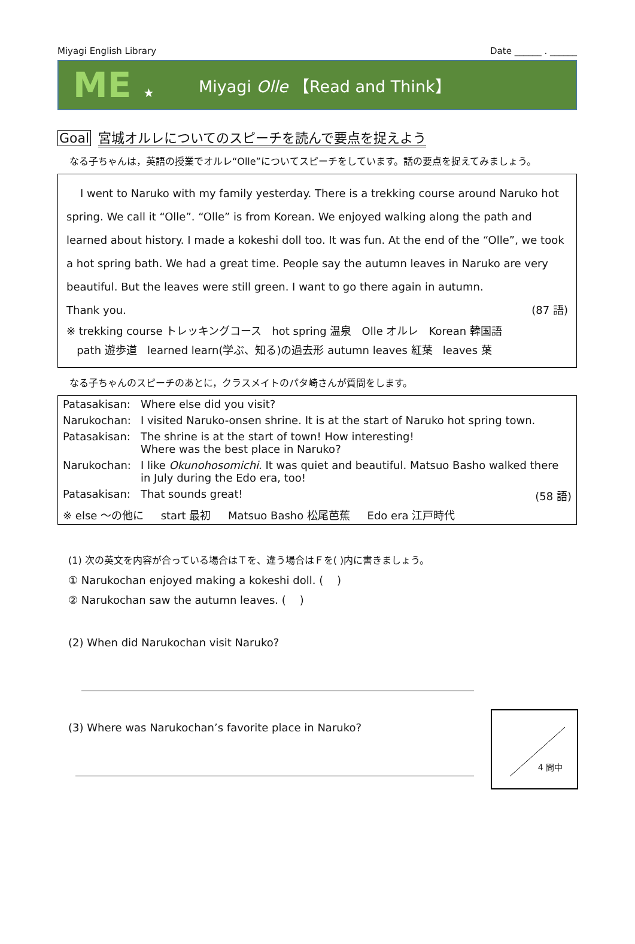Miyagi English Library Date ______ . ______
ME ★ Miyagi Olle 【Read and Think】
Goal 宮城オルレについてのスピーチを読んで要点を捉えよう
なる子ちゃんは，英語の授業でオルレ“Olle”についてスピーチをしています。話の要点を捉えてみましょう。
I went to Naruko with my family yesterday. There is a trekking course around Naruko hot spring. We call it “Olle”. “Olle” is from Korean. We enjoyed walking along the path and learned about history. I made a kokeshi doll too. It was fun. At the end of the “Olle”, we took a hot spring bath. We had a great time. People say the autumn leaves in Naruko are very beautiful. But the leaves were still green. I want to go there again in autumn.
Thank you. (87 語)
※ trekking course トレッキングコース hot spring 温泉 Olle オルレ Korean 韓国語
path 遊歩道 learned learn(学ぶ、知る)の過去形 autumn leaves 紅葉 leaves 葉
なる子ちゃんのスピーチのあとに，クラスメイトのパタ崎さんが質問をします。
| Patasakisan: | Where else did you visit? |
| Narukochan: | I visited Naruko-onsen shrine. It is at the start of Naruko hot spring town. |
| Patasakisan: | The shrine is at the start of town! How interesting! Where was the best place in Naruko? |
| Narukochan: | I like Okunohosomichi . It was quiet and beautiful. Matsuo Basho walked there in July during the Edo era, too! |
| Patasakisan: | That sounds great! (58 語) |
| ※ else ～の他に start 最初 Matsuo Basho 松尾芭蕉 Edo era 江戸時代 | |
(1) 次の英文を内容が合っている場合はＴを、違う場合はＦを( )内に書きましょう。
① Narukochan enjoyed making a kokeshi doll. ( )
② Narukochan saw the autumn leaves. ( )
(2) When did Narukochan visit Naruko?
4 問中
(3) Where was Narukochan’s favorite place in Naruko?